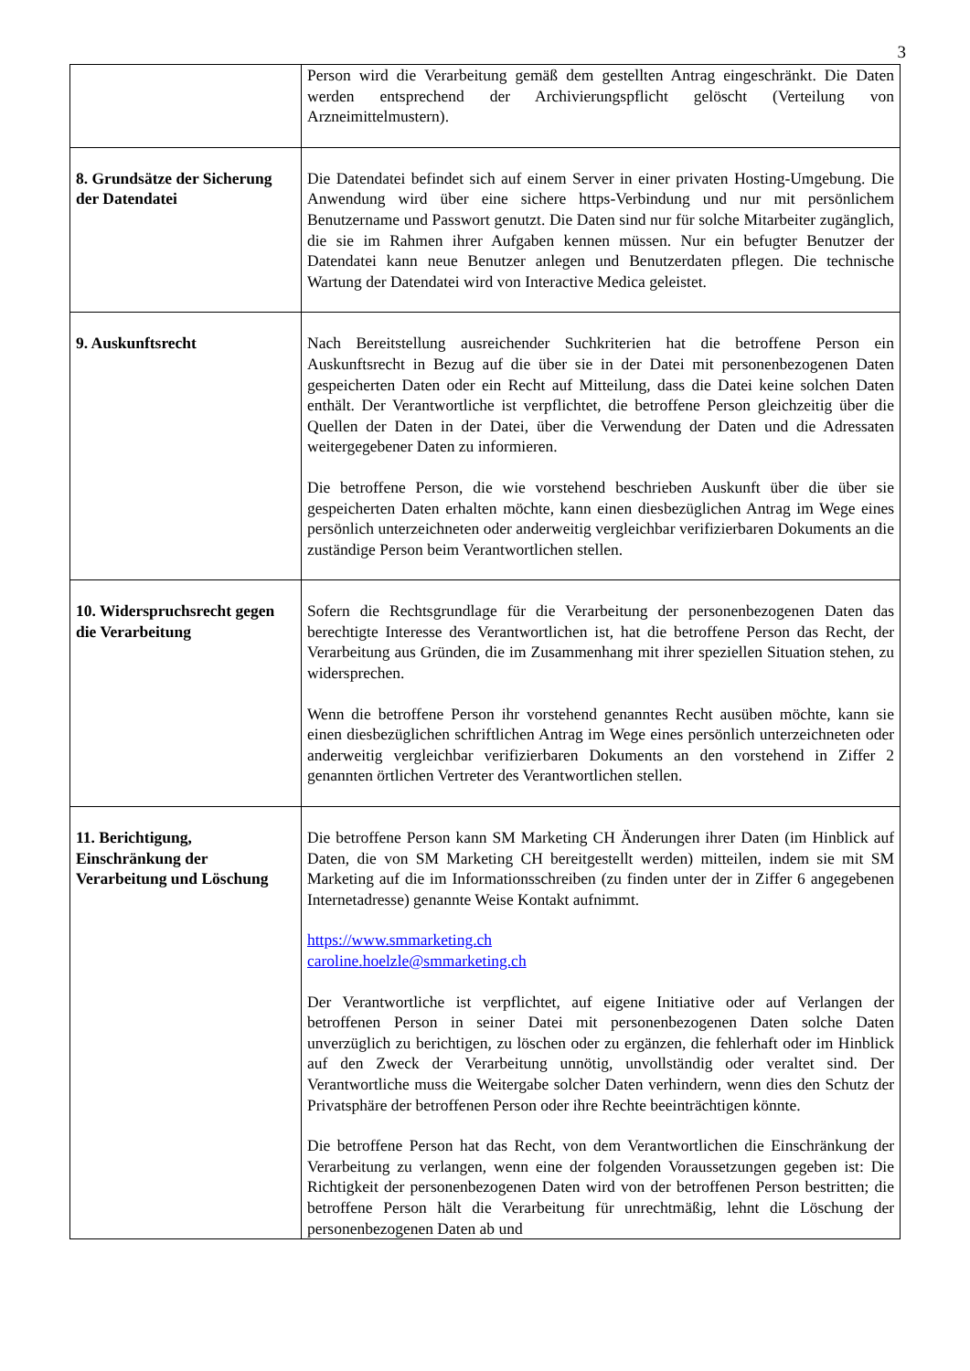3
| | Person wird die Verarbeitung gemäß dem gestellten Antrag eingeschränkt. Die Daten werden entsprechend der Archivierungspflicht gelöscht (Verteilung von Arzneimittelmustern). |
| 8. Grundsätze der Sicherung der Datendatei | Die Datendatei befindet sich auf einem Server in einer privaten Hosting-Umgebung. Die Anwendung wird über eine sichere https-Verbindung und nur mit persönlichem Benutzername und Passwort genutzt. Die Daten sind nur für solche Mitarbeiter zugänglich, die sie im Rahmen ihrer Aufgaben kennen müssen. Nur ein befugter Benutzer der Datendatei kann neue Benutzer anlegen und Benutzerdaten pflegen. Die technische Wartung der Datendatei wird von Interactive Medica geleistet. |
| 9. Auskunftsrecht | Nach Bereitstellung ausreichender Suchkriterien hat die betroffene Person ein Auskunftsrecht in Bezug auf die über sie in der Datei mit personenbezogenen Daten gespeicherten Daten oder ein Recht auf Mitteilung, dass die Datei keine solchen Daten enthält. Der Verantwortliche ist verpflichtet, die betroffene Person gleichzeitig über die Quellen der Daten in der Datei, über die Verwendung der Daten und die Adressaten weitergegebener Daten zu informieren. Die betroffene Person, die wie vorstehend beschrieben Auskunft über die über sie gespeicherten Daten erhalten möchte, kann einen diesbezüglichen Antrag im Wege eines persönlich unterzeichneten oder anderweitig vergleichbar verifizierbaren Dokuments an die zuständige Person beim Verantwortlichen stellen. |
| 10. Widerspruchsrecht gegen die Verarbeitung | Sofern die Rechtsgrundlage für die Verarbeitung der personenbezogenen Daten das berechtigte Interesse des Verantwortlichen ist, hat die betroffene Person das Recht, der Verarbeitung aus Gründen, die im Zusammenhang mit ihrer speziellen Situation stehen, zu widersprechen. Wenn die betroffene Person ihr vorstehend genanntes Recht ausüben möchte, kann sie einen diesbezüglichen schriftlichen Antrag im Wege eines persönlich unterzeichneten oder anderweitig vergleichbar verifizierbaren Dokuments an den vorstehend in Ziffer 2 genannten örtlichen Vertreter des Verantwortlichen stellen. |
| 11. Berichtigung, Einschränkung der Verarbeitung und Löschung | Die betroffene Person kann SM Marketing CH Änderungen ihrer Daten (im Hinblick auf Daten, die von SM Marketing CH bereitgestellt werden) mitteilen, indem sie mit SM Marketing auf die im Informationsschreiben (zu finden unter der in Ziffer 6 angegebenen Internetadresse) genannte Weise Kontakt aufnimmt. https://www.smmarketing.ch caroline.hoelzle@smmarketing.ch Der Verantwortliche ist verpflichtet, auf eigene Initiative oder auf Verlangen der betroffenen Person in seiner Datei mit personenbezogenen Daten solche Daten unverzüglich zu berichtigen, zu löschen oder zu ergänzen, die fehlerhaft oder im Hinblick auf den Zweck der Verarbeitung unnötig, unvollständig oder veraltet sind. Der Verantwortliche muss die Weitergabe solcher Daten verhindern, wenn dies den Schutz der Privatsphäre der betroffenen Person oder ihre Rechte beeinträchtigen könnte. Die betroffene Person hat das Recht, von dem Verantwortlichen die Einschränkung der Verarbeitung zu verlangen, wenn eine der folgenden Voraussetzungen gegeben ist: Die Richtigkeit der personenbezogenen Daten wird von der betroffenen Person bestritten; die betroffene Person hält die Verarbeitung für unrechtmäßig, lehnt die Löschung der personenbezogenen Daten ab und |